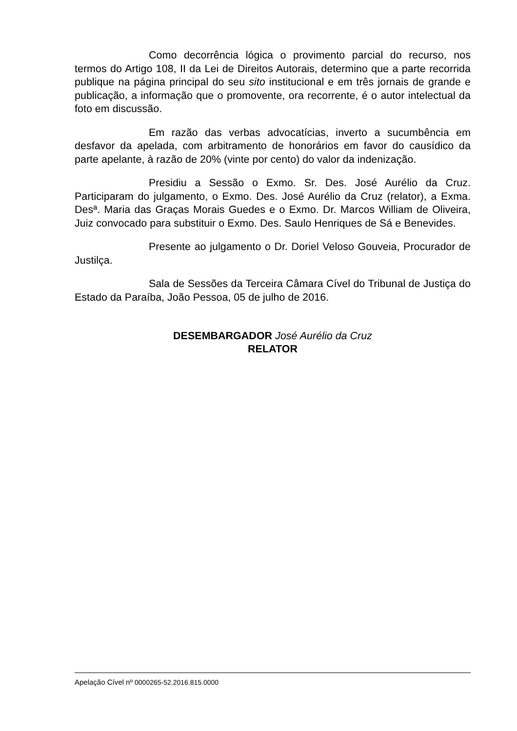Como decorrência lógica o provimento parcial do recurso, nos termos do Artigo 108, II da Lei de Direitos Autorais, determino que a parte recorrida publique na página principal do seu sito institucional e em três jornais de grande e publicação, a informação que o promovente, ora recorrente, é o autor intelectual da foto em discussão.
Em razão das verbas advocatícias, inverto a sucumbência em desfavor da apelada, com arbitramento de honorários em favor do causídico da parte apelante, à razão de 20% (vinte por cento) do valor da indenização.
Presidiu a Sessão o Exmo. Sr. Des. José Aurélio da Cruz. Participaram do julgamento, o Exmo. Des. José Aurélio da Cruz (relator), a Exma. Desª. Maria das Graças Morais Guedes e o Exmo. Dr. Marcos William de Oliveira, Juiz convocado para substituir o Exmo. Des. Saulo Henriques de Sá e Benevides.
Presente ao julgamento o Dr. Doriel Veloso Gouveia, Procurador de Justilça.
Sala de Sessões da Terceira Câmara Cível do Tribunal de Justiça do Estado da Paraíba, João Pessoa, 05 de julho de 2016.
DESEMBARGADOR José Aurélio da Cruz
RELATOR
Apelação Cível nº 0000265-52.2016.815.0000